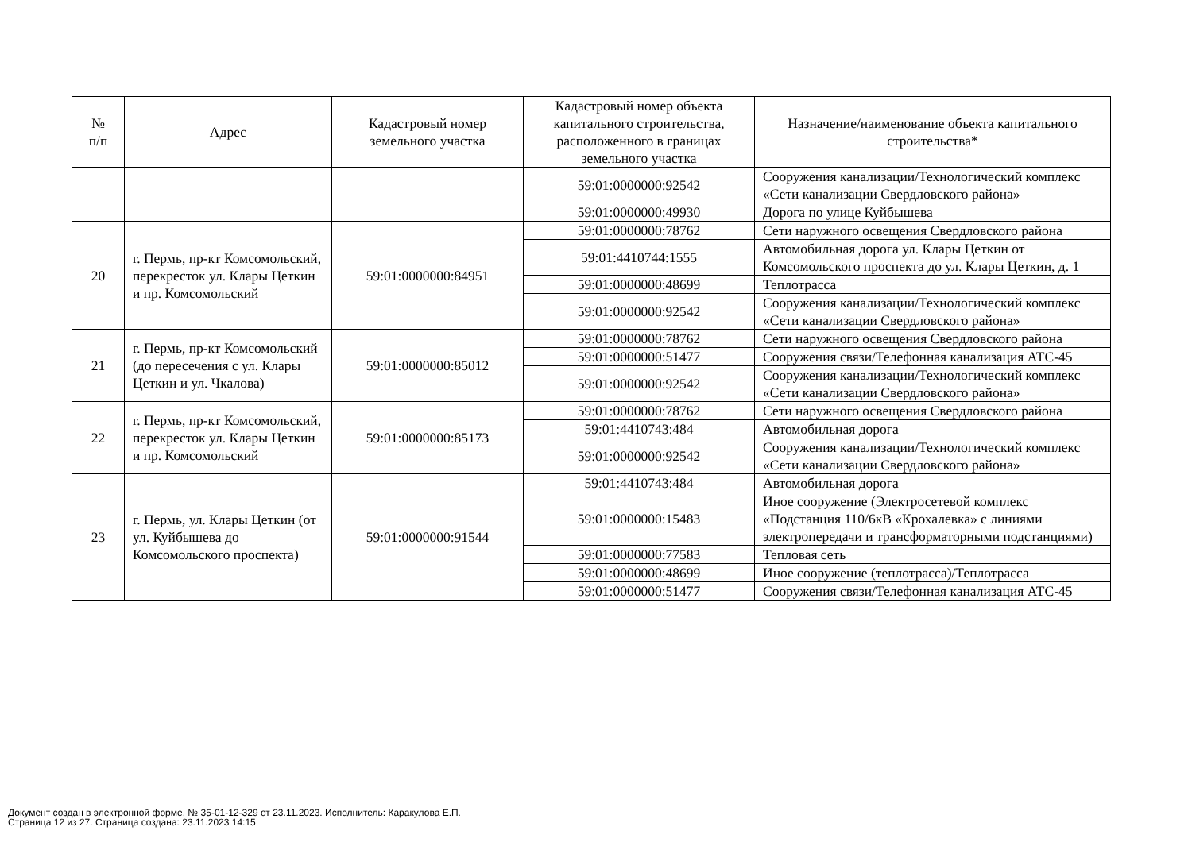| № п/п | Адрес | Кадастровый номер земельного участка | Кадастровый номер объекта капитального строительства, расположенного в границах земельного участка | Назначение/наименование объекта капитального строительства* |
| --- | --- | --- | --- | --- |
| | | | 59:01:0000000:92542 | Сооружения канализации/Технологический комплекс «Сети канализации Свердловского района» |
| | | | 59:01:0000000:49930 | Дорога по улице Куйбышева |
| 20 | г. Пермь, пр-кт Комсомольский, перекресток ул. Клары Цеткин и пр. Комсомольский | 59:01:0000000:84951 | 59:01:0000000:78762 | Сети наружного освещения Свердловского района |
| | | | 59:01:4410744:1555 | Автомобильная дорога ул. Клары Цеткин от Комсомольского проспекта до ул. Клары Цеткин, д. 1 |
| | | | 59:01:0000000:48699 | Теплотрасса |
| | | | 59:01:0000000:92542 | Сооружения канализации/Технологический комплекс «Сети канализации Свердловского района» |
| 21 | г. Пермь, пр-кт Комсомольский (до пересечения с ул. Клары Цеткин и ул. Чкалова) | 59:01:0000000:85012 | 59:01:0000000:78762 | Сети наружного освещения Свердловского района |
| | | | 59:01:0000000:51477 | Сооружения связи/Телефонная канализация АТС-45 |
| | | | 59:01:0000000:92542 | Сооружения канализации/Технологический комплекс «Сети канализации Свердловского района» |
| 22 | г. Пермь, пр-кт Комсомольский, перекресток ул. Клары Цеткин и пр. Комсомольский | 59:01:0000000:85173 | 59:01:0000000:78762 | Сети наружного освещения Свердловского района |
| | | | 59:01:4410743:484 | Автомобильная дорога |
| | | | 59:01:0000000:92542 | Сооружения канализации/Технологический комплекс «Сети канализации Свердловского района» |
| 23 | г. Пермь, ул. Клары Цеткин (от ул. Куйбышева до Комсомольского проспекта) | 59:01:0000000:91544 | 59:01:4410743:484 | Автомобильная дорога |
| | | | 59:01:0000000:15483 | Иное сооружение (Электросетевой комплекс «Подстанция 110/6кВ «Крохалевка» с линиями электропередачи и трансформаторными подстанциями) |
| | | | 59:01:0000000:77583 | Тепловая сеть |
| | | | 59:01:0000000:48699 | Иное сооружение (теплотрасса)/Теплотрасса |
| | | | 59:01:0000000:51477 | Сооружения связи/Телефонная канализация АТС-45 |
Документ создан в электронной форме. № 35-01-12-329 от 23.11.2023. Исполнитель: Каракулова Е.П.
Страница 12 из 27. Страница создана: 23.11.2023 14:15